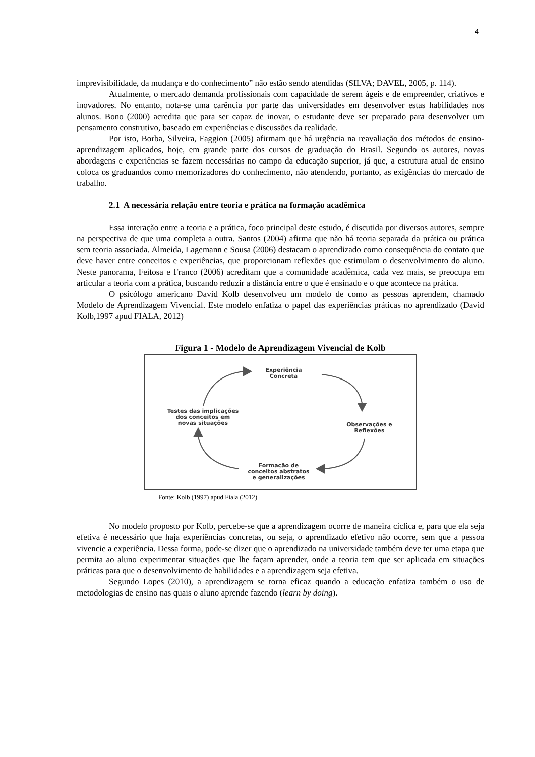4
imprevisibilidade, da mudança e do conhecimento” não estão sendo atendidas (SILVA; DAVEL, 2005, p. 114).
Atualmente, o mercado demanda profissionais com capacidade de serem ágeis e de empreender, criativos e inovadores. No entanto, nota-se uma carência por parte das universidades em desenvolver estas habilidades nos alunos. Bono (2000) acredita que para ser capaz de inovar, o estudante deve ser preparado para desenvolver um pensamento construtivo, baseado em experiências e discussões da realidade.
Por isto, Borba, Silveira, Faggion (2005) afirmam que há urgência na reavaliação dos métodos de ensino-aprendizagem aplicados, hoje, em grande parte dos cursos de graduação do Brasil. Segundo os autores, novas abordagens e experiências se fazem necessárias no campo da educação superior, já que, a estrutura atual de ensino coloca os graduandos como memorizadores do conhecimento, não atendendo, portanto, as exigências do mercado de trabalho.
2.1 A necessária relação entre teoria e prática na formação acadêmica
Essa interação entre a teoria e a prática, foco principal deste estudo, é discutida por diversos autores, sempre na perspectiva de que uma completa a outra. Santos (2004) afirma que não há teoria separada da prática ou prática sem teoria associada. Almeida, Lagemann e Sousa (2006) destacam o aprendizado como consequência do contato que deve haver entre conceitos e experiências, que proporcionam reflexões que estimulam o desenvolvimento do aluno. Neste panorama, Feitosa e Franco (2006) acreditam que a comunidade acadêmica, cada vez mais, se preocupa em articular a teoria com a prática, buscando reduzir a distância entre o que é ensinado e o que acontece na prática.
O psicólogo americano David Kolb desenvolveu um modelo de como as pessoas aprendem, chamado Modelo de Aprendizagem Vivencial. Este modelo enfatiza o papel das experiências práticas no aprendizado (David Kolb,1997 apud FIALA, 2012)
Figura 1 - Modelo de Aprendizagem Vivencial de Kolb
Experiência
Concreta
Testes das implicações
dos conceitos em
novas situações
Observações e
Reflexões
Formação de
conceitos abstratos
e generalizações
Fonte: Kolb (1997) apud Fiala (2012)
No modelo proposto por Kolb, percebe-se que a aprendizagem ocorre de maneira cíclica e, para que ela seja efetiva é necessário que haja experiências concretas, ou seja, o aprendizado efetivo não ocorre, sem que a pessoa vivencie a experiência. Dessa forma, pode-se dizer que o aprendizado na universidade também deve ter uma etapa que permita ao aluno experimentar situações que lhe façam aprender, onde a teoria tem que ser aplicada em situações práticas para que o desenvolvimento de habilidades e a aprendizagem seja efetiva.
Segundo Lopes (2010), a aprendizagem se torna eficaz quando a educação enfatiza também o uso de metodologias de ensino nas quais o aluno aprende fazendo (learn by doing).